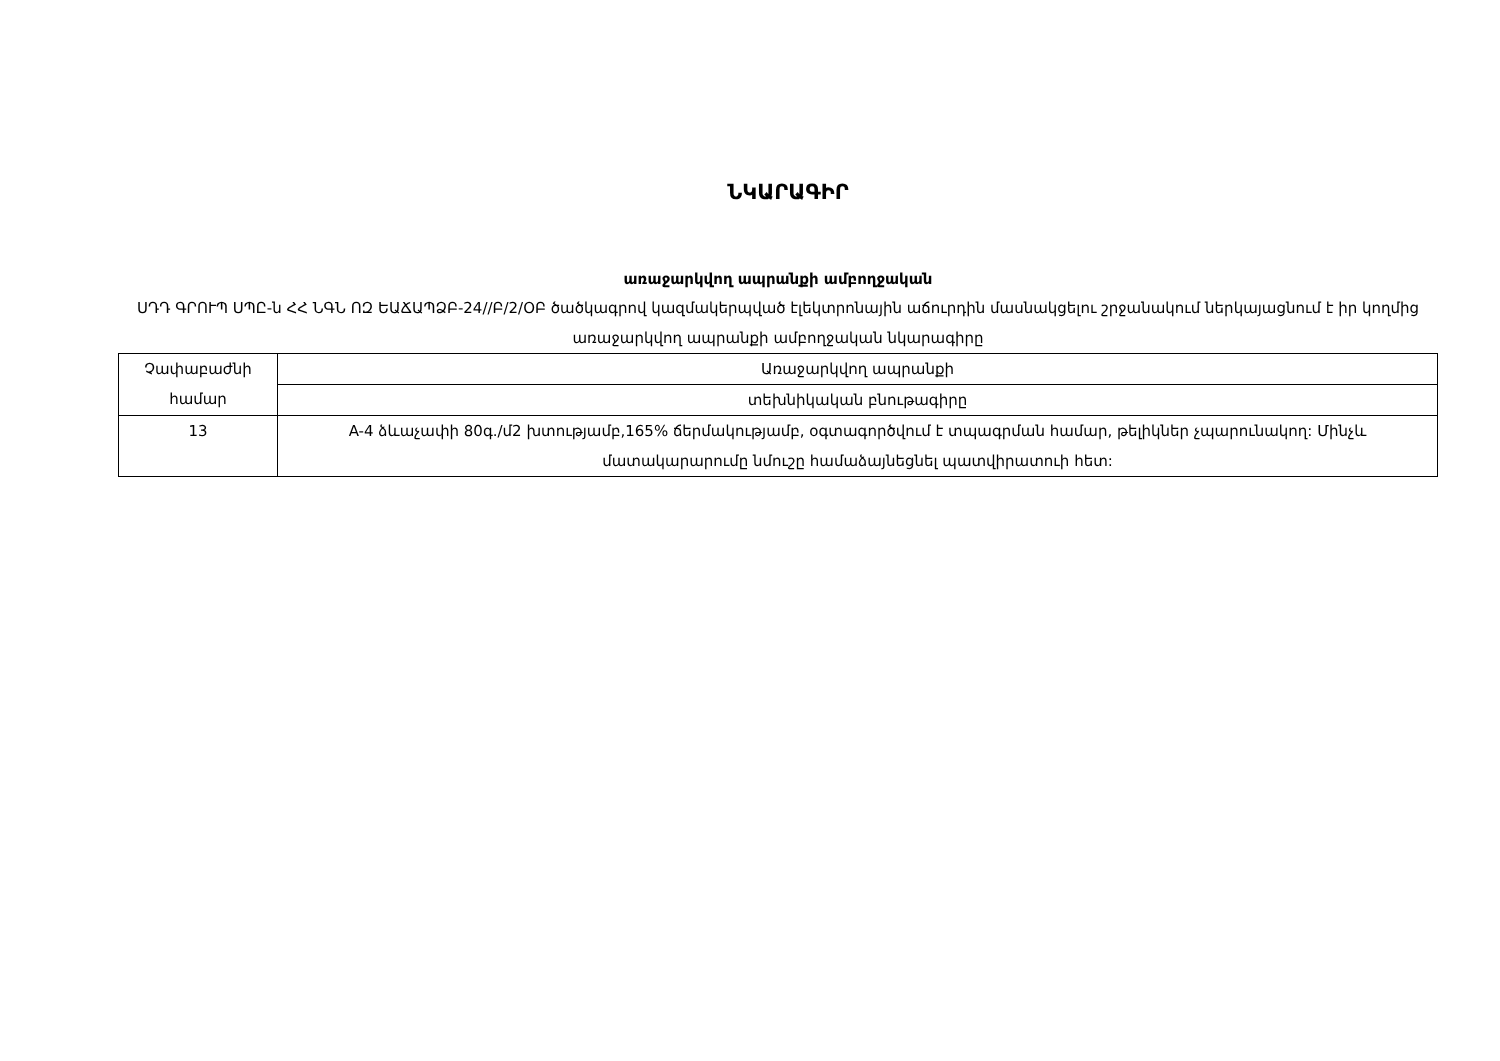ՆԿԱՐԱԳԻՐ
առաջարկվող ապրանքի ամբողջական
ՍԴԴ ԳՐՈՒՊ ՍՊԸ-ն ՀՀ ՆԳՆ ՈԶ ԵԱՃԱՊՁԲ-24//Բ/2/ՕԲ ծածկագրով կազմակերպված էլեկտրոնային աճուրդին մասնակցելու շրջանակում ներկայացնում է իր կողմից առաջարկվող ապրանքի ամբողջական նկարագիրը
| Չափաբաժնի համար | Առաջարկվող ապրանքի |
| | տեխնիկական բնութագիրը |
| 13 | A-4 ձևաչափի 80գ./մ2 խտությամբ,165% ճերմակությամբ, օգտագործվում է տպագրման համար, թելիկներ չպարունակող: Մինչև մատակարարումը նմուշը համաձայնեցնել պատվիրատուի հետ: |